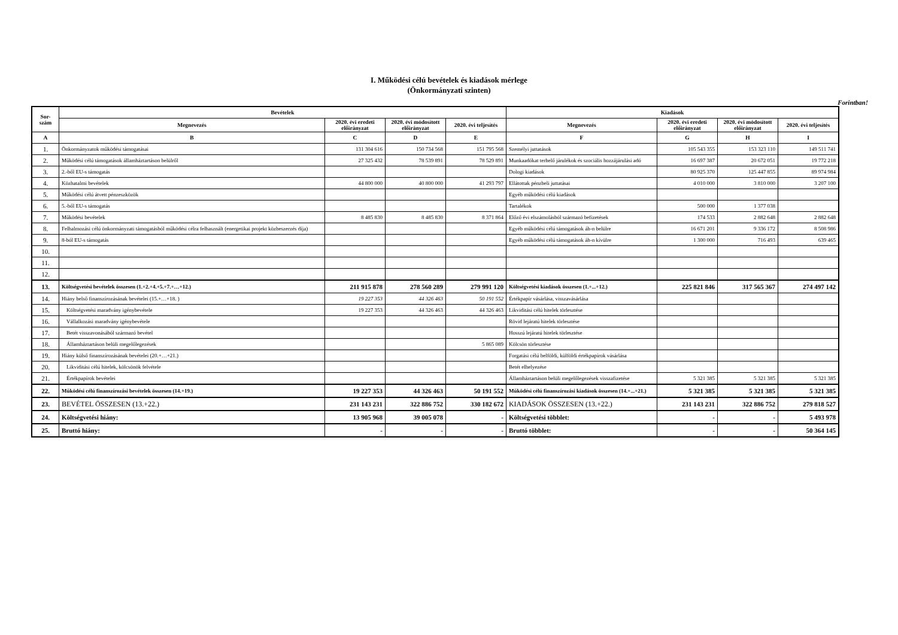I. Működési célú bevételek és kiadások mérlege
(Önkormányzati szinten)
Forintban!
| Sor- szám | Bevételek | | | | Kiadások | | | |
| --- | --- | --- | --- | --- | --- | --- | --- | --- |
| | Megnevezés | 2020. évi eredeti előirányzat | 2020. évi módosított előirányzat | 2020. évi teljesítés | Megnevezés | 2020. évi eredeti előirányzat | 2020. évi módosított előirányzat | 2020. évi teljesítés |
| A | B | C | D | E | F | G | H | I |
| 1. | Önkormányzatok működési támogatásai | 131 304 616 | 150 734 568 | 151 795 568 | Személyi juttatások | 105 543 355 | 153 323 110 | 149 511 741 |
| 2. | Működési célú támogatások államháztartáson belülről | 27 325 432 | 78 539 891 | 78 529 891 | Munkaadókat terhelő járulékok és szociális hozzájárulási adó | 16 697 387 | 20 672 051 | 19 772 218 |
| 3. | 2.-ből EU-s támogatás | | | | Dologi kiadások | 80 925 370 | 125 447 855 | 89 974 984 |
| 4. | Közhatalmi bevételek | 44 800 000 | 40 800 000 | 41 293 797 | Ellátottak pénzbeli juttatásai | 4 010 000 | 3 810 000 | 3 207 100 |
| 5. | Működési célú átvett pénzeszközök | | | | Egyéb működési célú kiadások | | | |
| 6. | 5.-ből EU-s támogatás | | | | Tartalékok | 500 000 | 1 377 038 | |
| 7. | Működési bevételek | 8 485 830 | 8 485 830 | 8 371 864 | Előző évi elszámolásból származó befizetések | 174 533 | 2 882 648 | 2 882 648 |
| 8. | Felhalmozási célú önkormányzati támogatásból működési célra felhasznált (energetikai projekt közbeszerzés díja) | | | | Egyéb működési célú támogatások áh-n belülre | 16 671 201 | 9 336 172 | 8 508 986 |
| 9. | 8-ból EU-s támogatás | | | | Egyéb működési célú támogatások áh-n kívülre | 1 300 000 | 716 493 | 639 465 |
| 10. | | | | | | | | |
| 11. | | | | | | | | |
| 12. | | | | | | | | |
| 13. | Költségvetési bevételek összesen (1.+2.+4.+5.+7.+…+12.) | 211 915 878 | 278 560 289 | 279 991 120 | Költségvetési kiadások összesen (1.+...+12.) | 225 821 846 | 317 565 367 | 274 497 142 |
| 14. | Hiány belső finanszírozásának bevételei (15.+…+18. ) | 19 227 353 | 44 326 463 | 50 191 552 | Értékpapír vásárlása, visszavásárlása | | | |
| 15. | Költségvetési maradvány igénybevétele | 19 227 353 | 44 326 463 | 44 326 463 | Likviditási célú hitelek törlesztése | | | |
| 16. | Vállalkozási maradvány igénybevétele | | | | Rövid lejáratú hitelek törlesztése | | | |
| 17. | Betét visszavonásából származó bevétel | | | | Hosszú lejáratú hitelek törlesztése | | | |
| 18. | Államháztartáson belüli megelőlegezések | | | 5 865 089 | Kölcsön törlesztése | | | |
| 19. | Hiány külső finanszírozásának bevételei (20.+…+21.) | | | | Forgatási célú belföldi, külföldi értékpapírok vásárlása | | | |
| 20. | Likviditási célú hitelek, kölcsönök felvétele | | | | Betét elhelyezése | | | |
| 21. | Értékpapírok bevételei | | | | Államháztartáson belüli megelőlegezések visszafizetése | 5 321 385 | 5 321 385 | 5 321 385 |
| 22. | Működési célú finanszírozási bevételek összesen (14.+19.) | 19 227 353 | 44 326 463 | 50 191 552 | Működési célú finanszírozási kiadások összesen (14.+...+21.) | 5 321 385 | 5 321 385 | 5 321 385 |
| 23. | BEVÉTEL ÖSSZESEN (13.+22.) | 231 143 231 | 322 886 752 | 330 182 672 | KIADÁSOK ÖSSZESEN (13.+22.) | 231 143 231 | 322 886 752 | 279 818 527 |
| 24. | Költségvetési hiány: | 13 905 968 | 39 005 078 | - | Költségvetési többlet: | - | - | 5 493 978 |
| 25. | Bruttó hiány: | - | - | - | Bruttó többlet: | - | - | 50 364 145 |